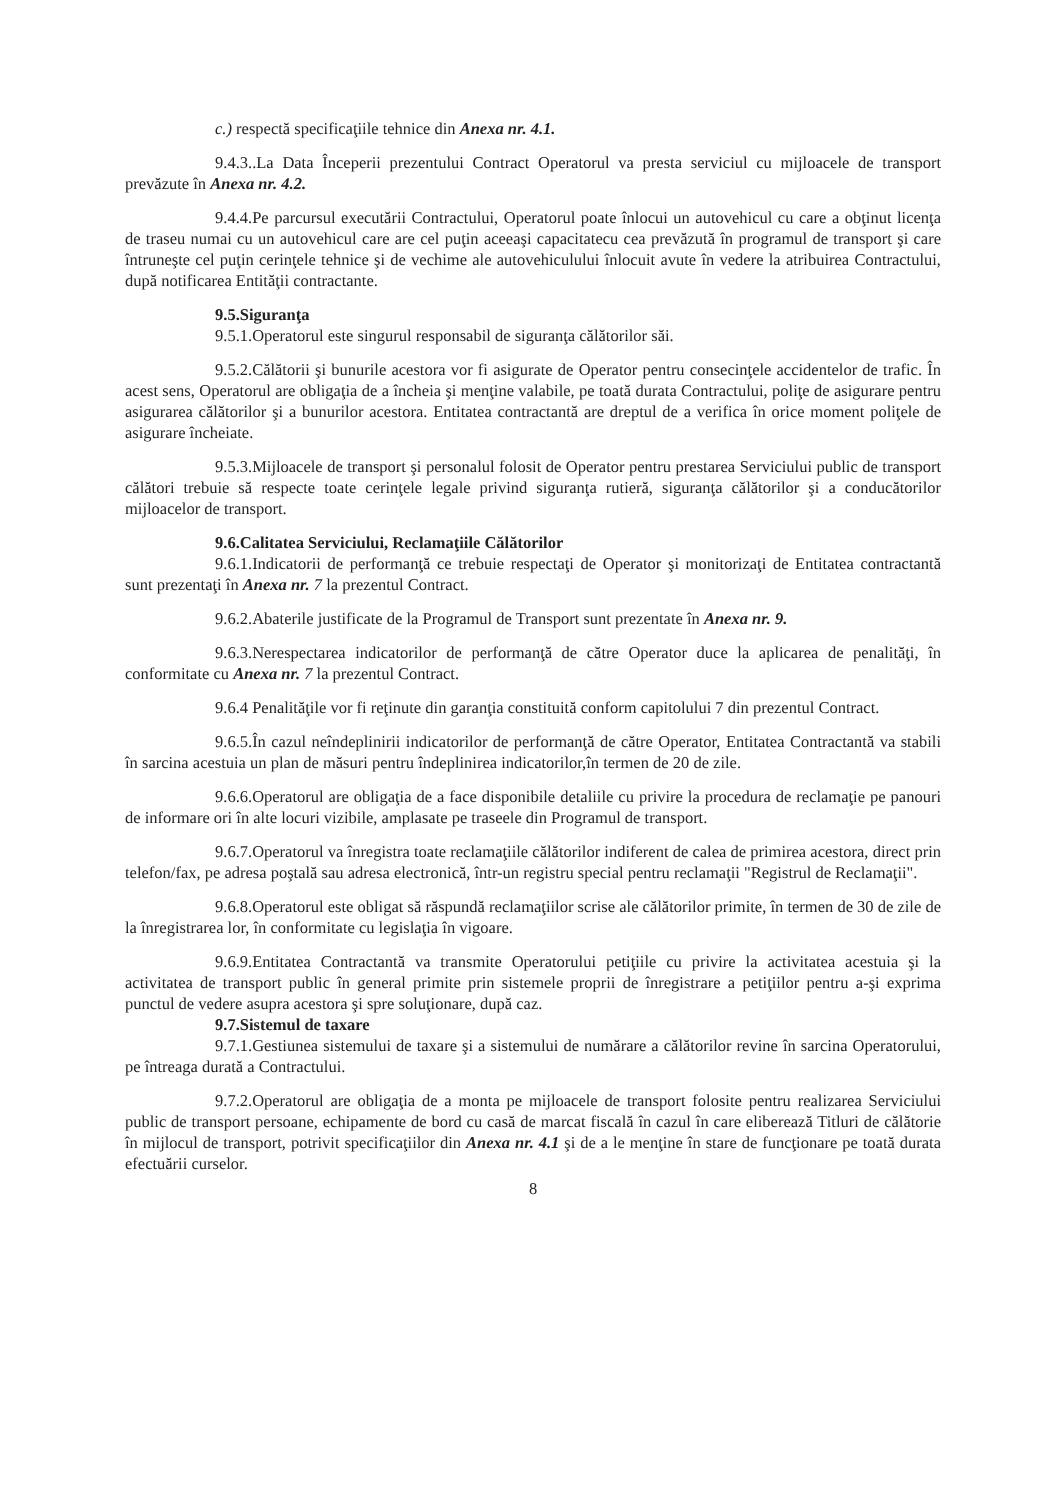c.) respectă specificaţiile tehnice din Anexa nr. 4.1.
9.4.3..La Data Începerii prezentului Contract Operatorul va presta serviciul cu mijloacele de transport prevăzute în Anexa nr. 4.2.
9.4.4.Pe parcursul executării Contractului, Operatorul poate înlocui un autovehicul cu care a obţinut licenţa de traseu numai cu un autovehicul care are cel puţin aceeaşi capacitatecu cea prevăzută în programul de transport şi care întruneşte cel puţin cerinţele tehnice şi de vechime ale autovehiculului înlocuit avute în vedere la atribuirea Contractului, după notificarea Entităţii contractante.
9.5.Siguranţa
9.5.1.Operatorul este singurul responsabil de siguranţa călătorilor săi.
9.5.2.Călătorii şi bunurile acestora vor fi asigurate de Operator pentru consecinţele accidentelor de trafic. În acest sens, Operatorul are obligaţia de a încheia şi menţine valabile, pe toată durata Contractului, poliţe de asigurare pentru asigurarea călătorilor şi a bunurilor acestora. Entitatea contractantă are dreptul de a verifica în orice moment poliţele de asigurare încheiate.
9.5.3.Mijloacele de transport şi personalul folosit de Operator pentru prestarea Serviciului public de transport călători trebuie să respecte toate cerinţele legale privind siguranţa rutieră, siguranţa călătorilor şi a conducătorilor mijloacelor de transport.
9.6.Calitatea Serviciului, Reclamaţiile Călătorilor
9.6.1.Indicatorii de performanţă ce trebuie respectaţi de Operator şi monitorizaţi de Entitatea contractantă sunt prezentaţi în Anexa nr. 7 la prezentul Contract.
9.6.2.Abaterile justificate de la Programul de Transport sunt prezentate în Anexa nr. 9.
9.6.3.Nerespectarea indicatorilor de performanţă de către Operator duce la aplicarea de penalităţi, în conformitate cu Anexa nr. 7 la prezentul Contract.
9.6.4 Penalităţile vor fi reţinute din garanţia constituită conform capitolului 7 din prezentul Contract.
9.6.5.În cazul neîndeplinirii indicatorilor de performanţă de către Operator, Entitatea Contractantă va stabili în sarcina acestuia un plan de măsuri pentru îndeplinirea indicatorilor,în termen de 20 de zile.
9.6.6.Operatorul are obligaţia de a face disponibile detaliile cu privire la procedura de reclamaţie pe panouri de informare ori în alte locuri vizibile, amplasate pe traseele din Programul de transport.
9.6.7.Operatorul va înregistra toate reclamaţiile călătorilor indiferent de calea de primirea acestora, direct prin telefon/fax, pe adresa poştală sau adresa electronică, într-un registru special pentru reclamaţii "Registrul de Reclamaţii".
9.6.8.Operatorul este obligat să răspundă reclamaţiilor scrise ale călătorilor primite, în termen de 30 de zile de la înregistrarea lor, în conformitate cu legislaţia în vigoare.
9.6.9.Entitatea Contractantă va transmite Operatorului petiţiile cu privire la activitatea acestuia şi la activitatea de transport public în general primite prin sistemele proprii de înregistrare a petiţiilor pentru a-şi exprima punctul de vedere asupra acestora şi spre soluţionare, după caz.
9.7.Sistemul de taxare
9.7.1.Gestiunea sistemului de taxare şi a sistemului de numărare a călătorilor revine în sarcina Operatorului, pe întreaga durată a Contractului.
9.7.2.Operatorul are obligaţia de a monta pe mijloacele de transport folosite pentru realizarea Serviciului public de transport persoane, echipamente de bord cu casă de marcat fiscală în cazul în care eliberează Titluri de călătorie în mijlocul de transport, potrivit specificaţiilor din Anexa nr. 4.1 şi de a le menţine în stare de funcţionare pe toată durata efectuării curselor.
8